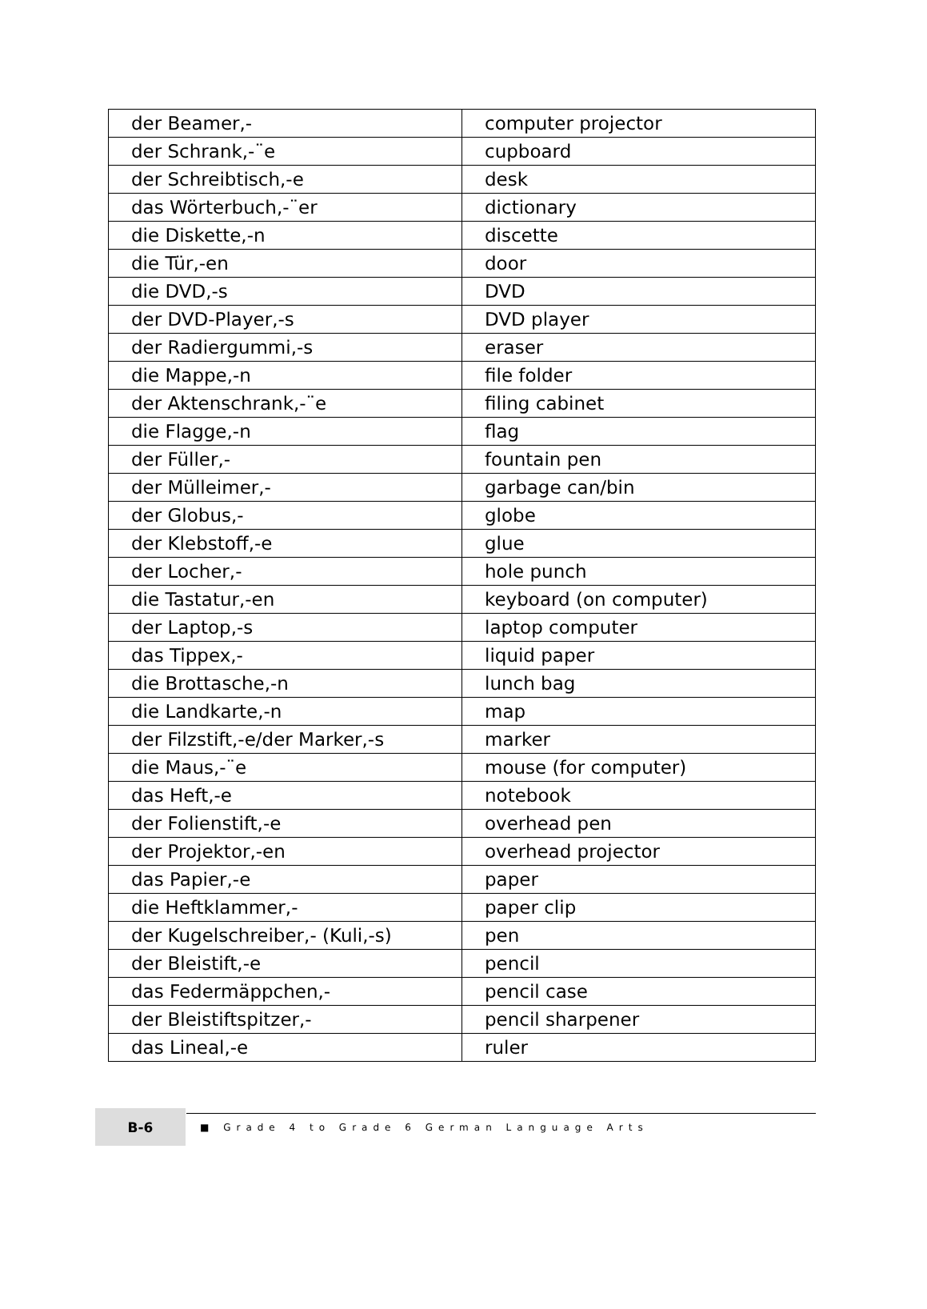| der Beamer,- | computer projector |
| der Schrank,-¨e | cupboard |
| der Schreibtisch,-e | desk |
| das Wörterbuch,-¨er | dictionary |
| die Diskette,-n | discette |
| die Tür,-en | door |
| die DVD,-s | DVD |
| der DVD-Player,-s | DVD player |
| der Radiergummi,-s | eraser |
| die Mappe,-n | file folder |
| der Aktenschrank,-¨e | filing cabinet |
| die Flagge,-n | flag |
| der Füller,- | fountain pen |
| der Mülleimer,- | garbage can/bin |
| der Globus,- | globe |
| der Klebstoff,-e | glue |
| der Locher,- | hole punch |
| die Tastatur,-en | keyboard (on computer) |
| der Laptop,-s | laptop computer |
| das Tippex,- | liquid paper |
| die Brottasche,-n | lunch bag |
| die Landkarte,-n | map |
| der Filzstift,-e/der Marker,-s | marker |
| die Maus,-¨e | mouse (for computer) |
| das Heft,-e | notebook |
| der Folienstift,-e | overhead pen |
| der Projektor,-en | overhead projector |
| das Papier,-e | paper |
| die Heftklammer,- | paper clip |
| der Kugelschreiber,- (Kuli,-s) | pen |
| der Bleistift,-e | pencil |
| das Federmäppchen,- | pencil case |
| der Bleistiftspitzer,- | pencil sharpener |
| das Lineal,-e | ruler |
B-6
■ Grade 4 to Grade 6 German Language Arts